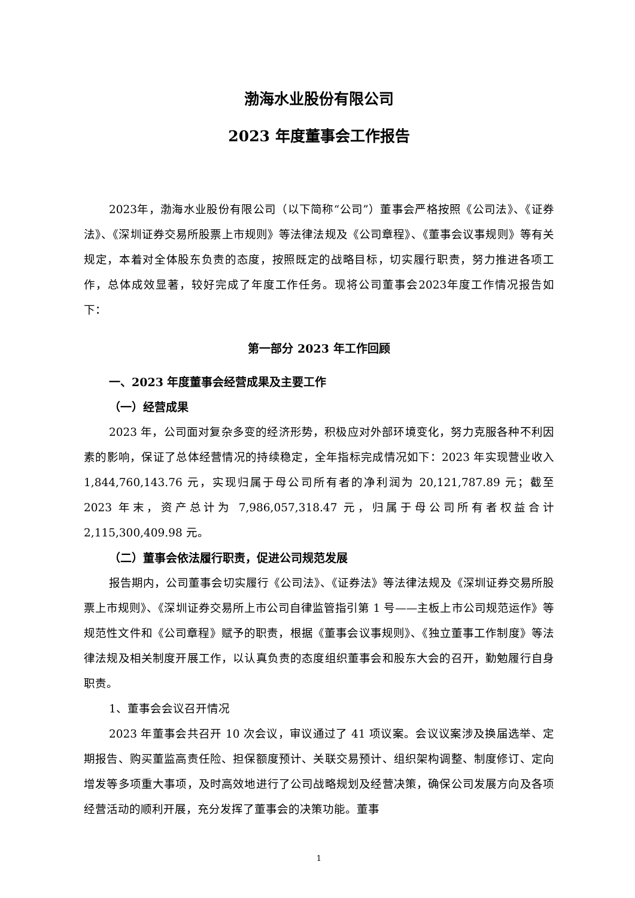渤海水业股份有限公司
2023 年度董事会工作报告
2023年，渤海水业股份有限公司（以下简称“公司”）董事会严格按照《公司法》、《证券法》、《深圳证券交易所股票上市规则》等法律法规及《公司章程》、《董事会议事规则》等有关规定，本着对全体股东负责的态度，按照既定的战略目标，切实履行职责，努力推进各项工作，总体成效显著，较好完成了年度工作任务。现将公司董事会2023年度工作情况报告如下：
第一部分 2023 年工作回顾
一、2023 年度董事会经营成果及主要工作
（一）经营成果
2023 年，公司面对复杂多变的经济形势，积极应对外部环境变化，努力克服各种不利因素的影响，保证了总体经营情况的持续稳定，全年指标完成情况如下：2023 年实现营业收入 1,844,760,143.76 元，实现归属于母公司所有者的净利润为 20,121,787.89 元；截至 2023 年末，资产总计为 7,986,057,318.47 元，归属于母公司所有者权益合计 2,115,300,409.98 元。
（二）董事会依法履行职责，促进公司规范发展
报告期内，公司董事会切实履行《公司法》、《证券法》等法律法规及《深圳证券交易所股票上市规则》、《深圳证券交易所上市公司自律监管指引第 1 号——主板上市公司规范运作》等规范性文件和《公司章程》赋予的职责，根据《董事会议事规则》、《独立董事工作制度》等法律法规及相关制度开展工作，以认真负责的态度组织董事会和股东大会的召开，勤勉履行自身职责。
1、董事会会议召开情况
2023 年董事会共召开 10 次会议，审议通过了 41 项议案。会议议案涉及换届选举、定期报告、购买董监高责任险、担保额度预计、关联交易预计、组织架构调整、制度修订、定向增发等多项重大事项，及时高效地进行了公司战略规划及经营决策，确保公司发展方向及各项经营活动的顺利开展，充分发挥了董事会的决策功能。董事
1